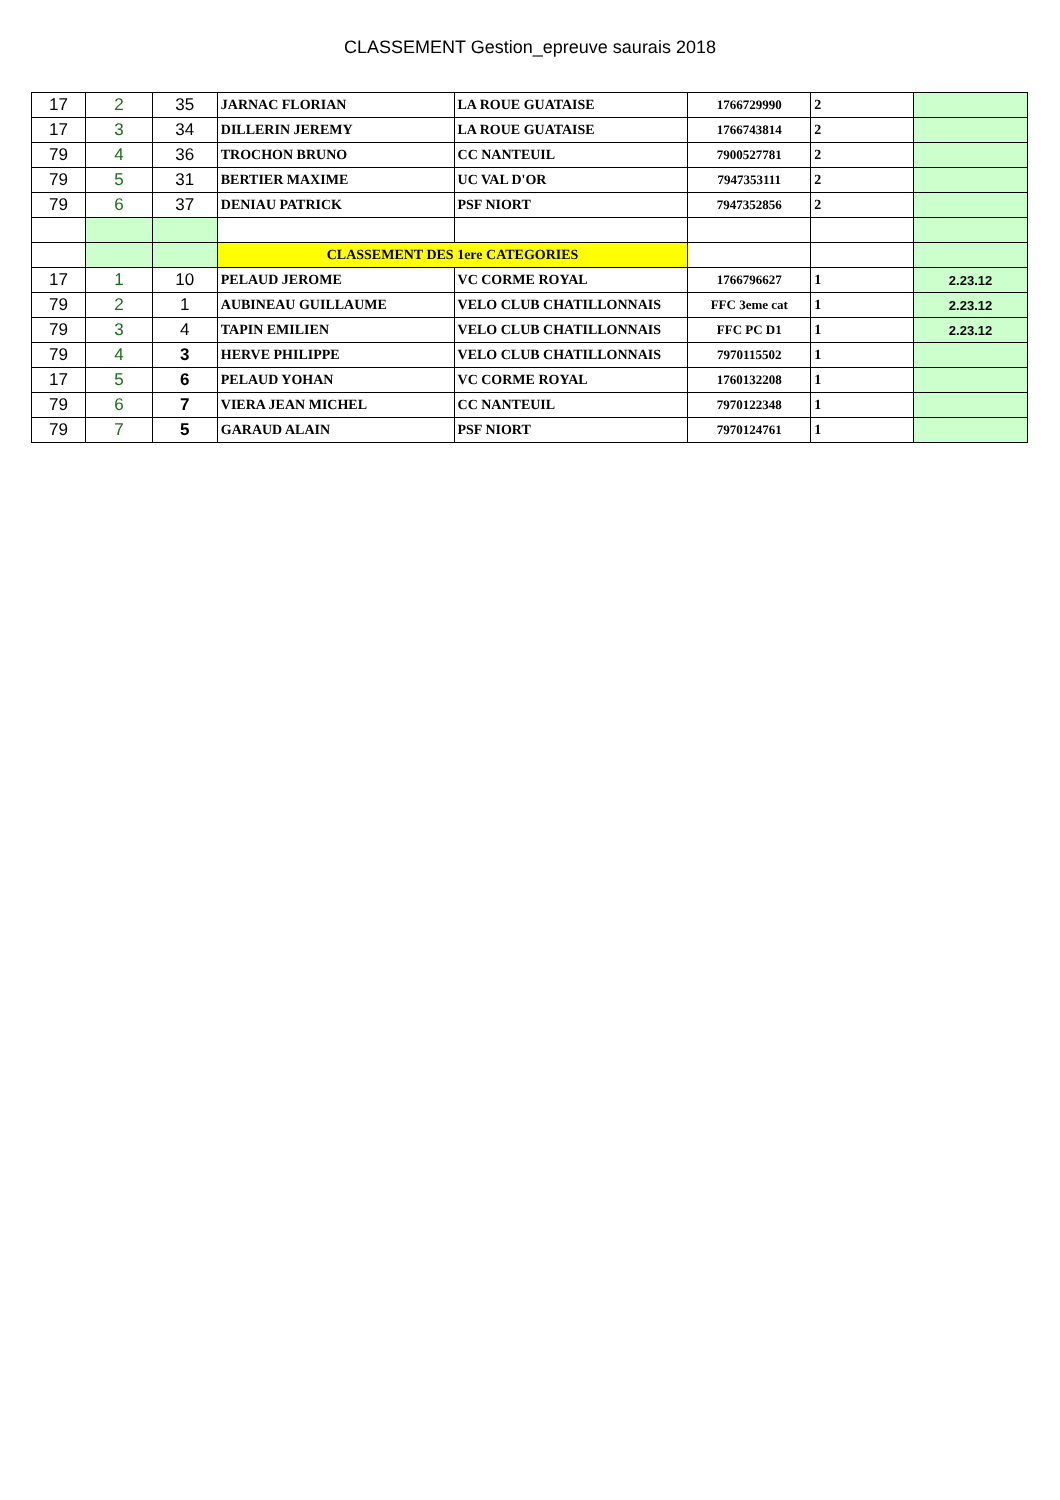CLASSEMENT Gestion_epreuve saurais 2018
| 17 | 2 | 35 | JARNAC FLORIAN | LA ROUE GUATAISE | 1766729990 | 2 | |
| 17 | 3 | 34 | DILLERIN JEREMY | LA ROUE GUATAISE | 1766743814 | 2 | |
| 79 | 4 | 36 | TROCHON BRUNO | CC NANTEUIL | 7900527781 | 2 | |
| 79 | 5 | 31 | BERTIER MAXIME | UC VAL D'OR | 7947353111 | 2 | |
| 79 | 6 | 37 | DENIAU PATRICK | PSF NIORT | 7947352856 | 2 | |
| | | | CLASSEMENT DES 1ere CATEGORIES | | | | |
| 17 | 1 | 10 | PELAUD JEROME | VC CORME ROYAL | 1766796627 | 1 | 2.23.12 |
| 79 | 2 | 1 | AUBINEAU GUILLAUME | VELO CLUB CHATILLONNAIS | FFC 3eme cat | 1 | 2.23.12 |
| 79 | 3 | 4 | TAPIN EMILIEN | VELO CLUB CHATILLONNAIS | FFC PC D1 | 1 | 2.23.12 |
| 79 | 4 | 3 | HERVE PHILIPPE | VELO CLUB CHATILLONNAIS | 7970115502 | 1 | |
| 17 | 5 | 6 | PELAUD YOHAN | VC CORME ROYAL | 1760132208 | 1 | |
| 79 | 6 | 7 | VIERA JEAN MICHEL | CC NANTEUIL | 7970122348 | 1 | |
| 79 | 7 | 5 | GARAUD ALAIN | PSF NIORT | 7970124761 | 1 | |